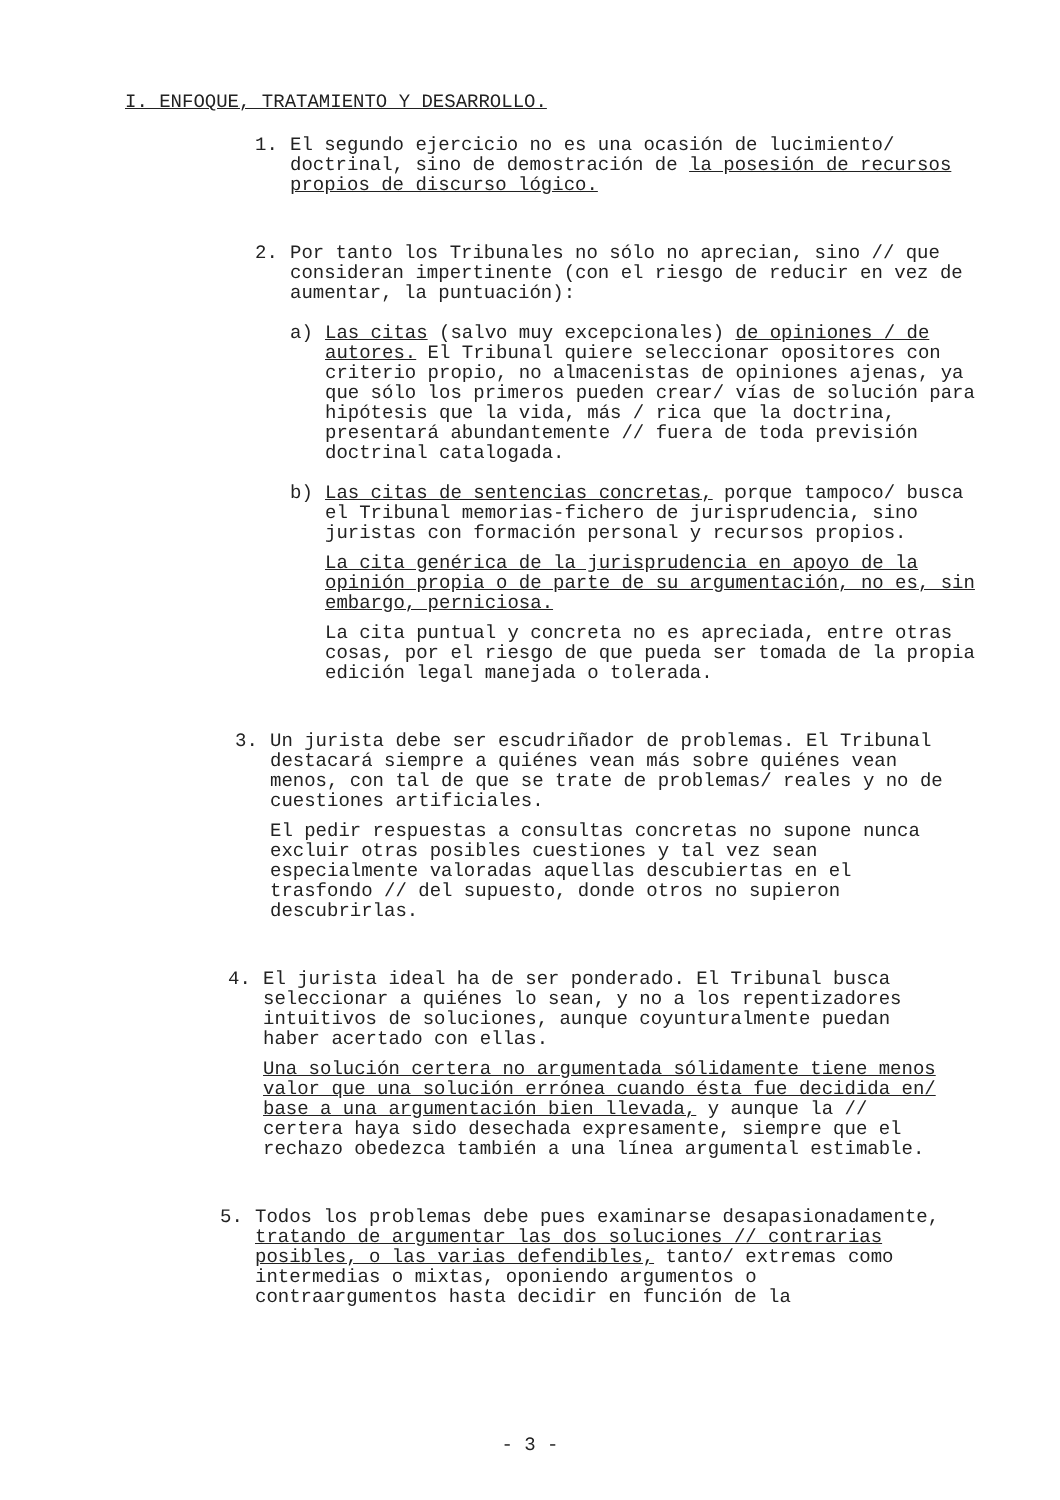I. ENFOQUE, TRATAMIENTO Y DESARROLLO.
1.
El segundo ejercicio no es una ocasión de lucimiento/ doctrinal, sino de demostración de la posesión de recursos propios de discurso lógico.
2.
Por tanto los Tribunales no sólo no aprecian, sino // que consideran impertinente (con el riesgo de reducir en vez de aumentar, la puntuación):
a)
Las citas (salvo muy excepcionales) de opiniones / de autores. El Tribunal quiere seleccionar opositores con criterio propio, no almacenistas de opiniones ajenas, ya que sólo los primeros pueden crear/ vías de solución para hipótesis que la vida, más / rica que la doctrina, presentará abundantemente // fuera de toda previsión doctrinal catalogada.
b)
Las citas de sentencias concretas, porque tampoco/ busca el Tribunal memorias-fichero de jurisprudencia, sino juristas con formación personal y recursos propios.
La cita genérica de la jurisprudencia en apoyo de la opinión propia o de parte de su argumentación, no es, sin embargo, perniciosa.
La cita puntual y concreta no es apreciada, entre otras cosas, por el riesgo de que pueda ser tomada de la propia edición legal manejada o tolerada.
3.
Un jurista debe ser escudriñador de problemas. El Tribunal destacará siempre a quiénes vean más sobre quiénes vean menos, con tal de que se trate de problemas/ reales y no de cuestiones artificiales.
El pedir respuestas a consultas concretas no supone nunca excluir otras posibles cuestiones y tal vez sean especialmente valoradas aquellas descubiertas en el trasfondo // del supuesto, donde otros no supieron descubrirlas.
4.
El jurista ideal ha de ser ponderado. El Tribunal busca seleccionar a quiénes lo sean, y no a los repentizadores intuitivos de soluciones, aunque coyunturalmente puedan haber acertado con ellas.
Una solución certera no argumentada sólidamente tiene menos valor que una solución errónea cuando ésta fue decidida en/ base a una argumentación bien llevada, y aunque la // certera haya sido desechada expresamente, siempre que el rechazo obedezca también a una línea argumental estimable.
5.
Todos los problemas debe pues examinarse desapasionadamente, tratando de argumentar las dos soluciones // contrarias posibles, o las varias defendibles, tanto/ extremas como intermedias o mixtas, oponiendo argumentos o contraargumentos hasta decidir en función de la
- 3 -